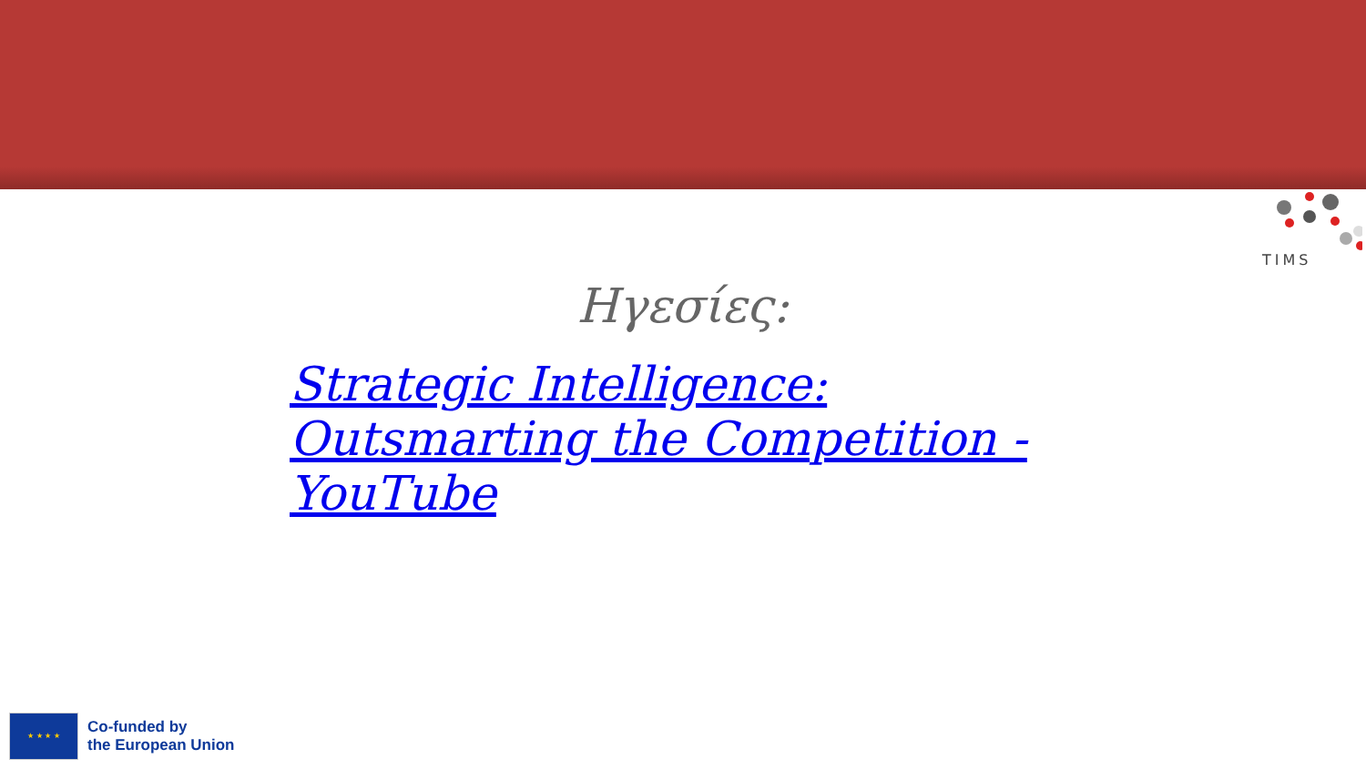TIMS
Ηγεσίες:
Strategic Intelligence: Outsmarting the Competition - YouTube
★ ★ ★ ★
Co-funded by
the European Union